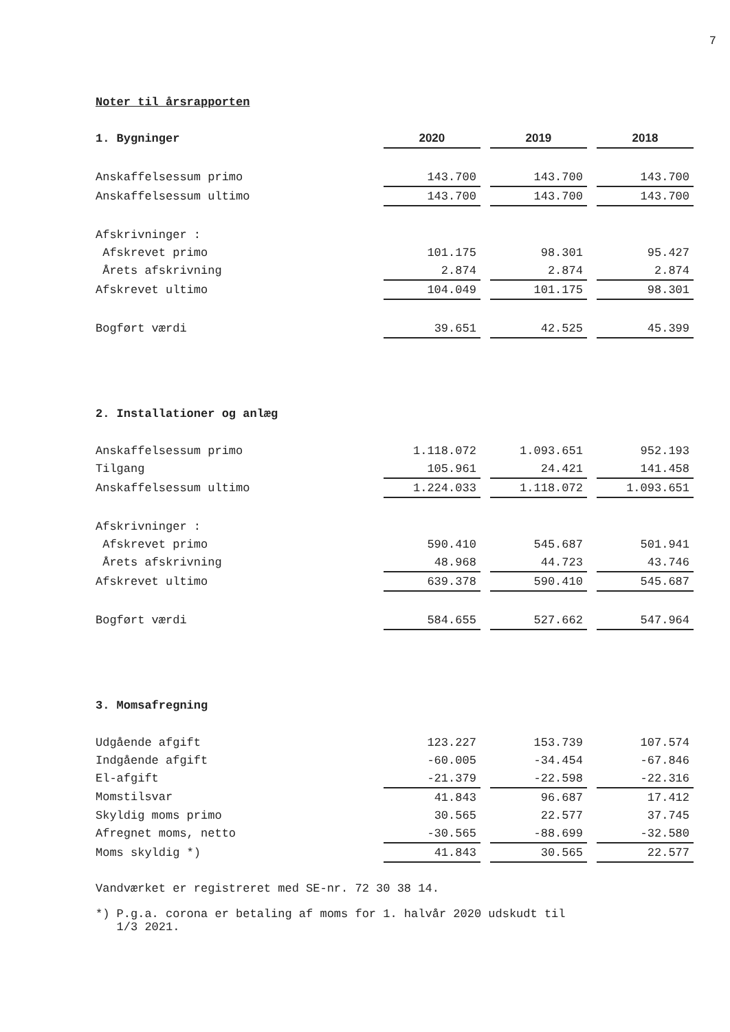7
Noter til årsrapporten
| 1. Bygninger | 2020 | | 2019 | | 2018 |
| Anskaffelsessum primo | 143.700 | | 143.700 | | 143.700 |
| Anskaffelsessum ultimo | 143.700 | | 143.700 | | 143.700 |
| Afskrivninger : | | | | | |
| Afskrevet primo | 101.175 | | 98.301 | | 95.427 |
| Årets afskrivning | 2.874 | | 2.874 | | 2.874 |
| Afskrevet ultimo | 104.049 | | 101.175 | | 98.301 |
| Bogført værdi | 39.651 | | 42.525 | | 45.399 |
| 2. Installationer og anlæg | | | | | |
| Anskaffelsessum primo | 1.118.072 | | 1.093.651 | | 952.193 |
| Tilgang | 105.961 | | 24.421 | | 141.458 |
| Anskaffelsessum ultimo | 1.224.033 | | 1.118.072 | | 1.093.651 |
| Afskrivninger : | | | | | |
| Afskrevet primo | 590.410 | | 545.687 | | 501.941 |
| Årets afskrivning | 48.968 | | 44.723 | | 43.746 |
| Afskrevet ultimo | 639.378 | | 590.410 | | 545.687 |
| Bogført værdi | 584.655 | | 527.662 | | 547.964 |
| 3. Momsafregning | | | | | |
| Udgående afgift | 123.227 | | 153.739 | | 107.574 |
| Indgående afgift | -60.005 | | -34.454 | | -67.846 |
| El-afgift | -21.379 | | -22.598 | | -22.316 |
| Momstilsvar | 41.843 | | 96.687 | | 17.412 |
| Skyldig moms primo | 30.565 | | 22.577 | | 37.745 |
| Afregnet moms, netto | -30.565 | | -88.699 | | -32.580 |
| Moms skyldig *) | 41.843 | | 30.565 | | 22.577 |
Vandværket er registreret med SE-nr. 72 30 38 14.
*) P.g.a. corona er betaling af moms for 1. halvår 2020 udskudt til
1/3 2021.